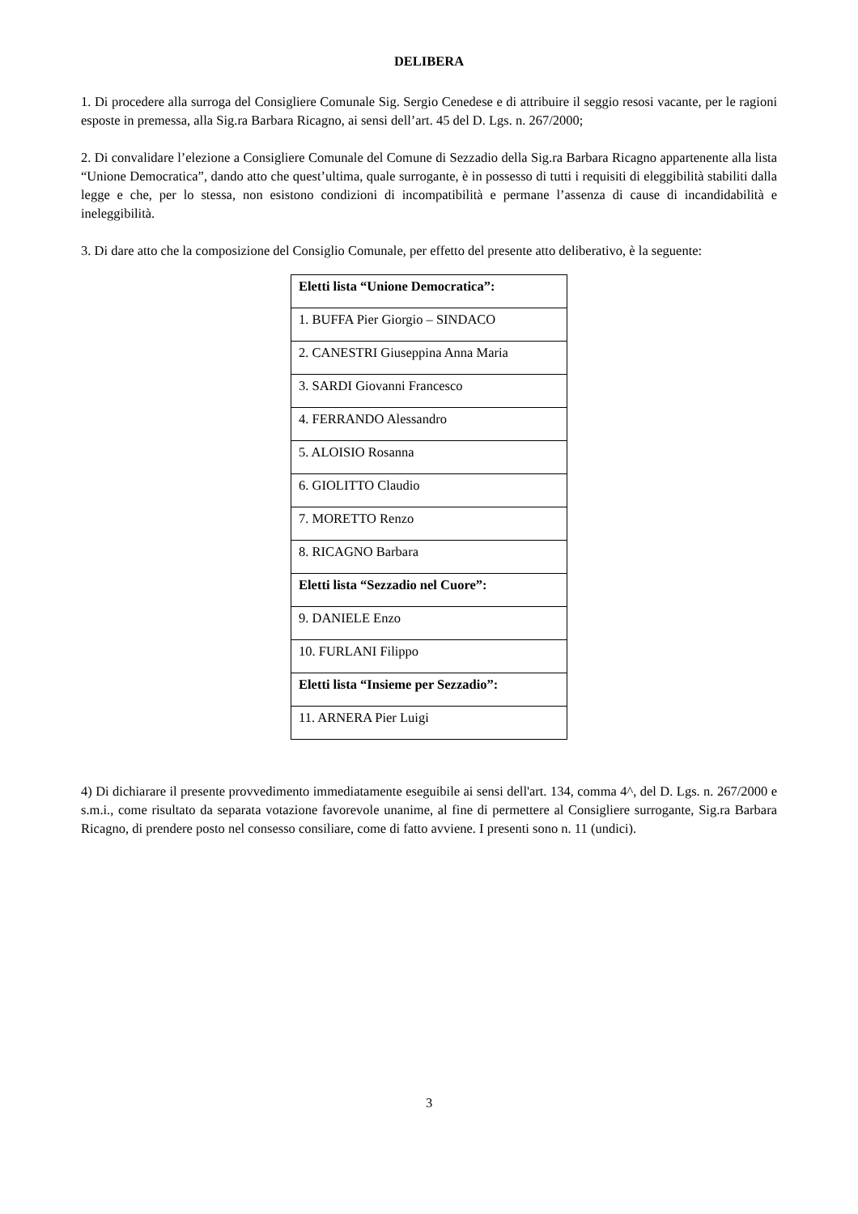DELIBERA
1. Di procedere alla surroga del Consigliere Comunale Sig. Sergio Cenedese e di attribuire il seggio resosi vacante, per le ragioni esposte in premessa, alla Sig.ra Barbara Ricagno, ai sensi dell’art. 45 del D. Lgs. n. 267/2000;
2. Di convalidare l’elezione a Consigliere Comunale del Comune di Sezzadio della Sig.ra Barbara Ricagno appartenente alla lista “Unione Democratica”, dando atto che quest’ultima, quale surrogante, è in possesso di tutti i requisiti di eleggibilità stabiliti dalla legge e che, per lo stessa, non esistono condizioni di incompatibilità e permane l’assenza di cause di incandidabilità e ineleggibilità.
3. Di dare atto che la composizione del Consiglio Comunale, per effetto del presente atto deliberativo, è la seguente:
| Eletti lista “Unione Democratica”: |
| 1. BUFFA Pier Giorgio – SINDACO |
| 2. CANESTRI Giuseppina Anna Maria |
| 3. SARDI Giovanni Francesco |
| 4. FERRANDO Alessandro |
| 5. ALOISIO Rosanna |
| 6. GIOLITTO Claudio |
| 7. MORETTO Renzo |
| 8. RICAGNO Barbara |
| Eletti lista “Sezzadio nel Cuore”: |
| 9. DANIELE Enzo |
| 10. FURLANI Filippo |
| Eletti lista “Insieme per Sezzadio”: |
| 11. ARNERA Pier Luigi |
4) Di dichiarare il presente provvedimento immediatamente eseguibile ai sensi dell'art. 134, comma 4^, del D. Lgs. n. 267/2000 e s.m.i., come risultato da separata votazione favorevole unanime, al fine di permettere al Consigliere surrogante, Sig.ra Barbara Ricagno, di prendere posto nel consesso consiliare, come di fatto avviene. I presenti sono n. 11 (undici).
3